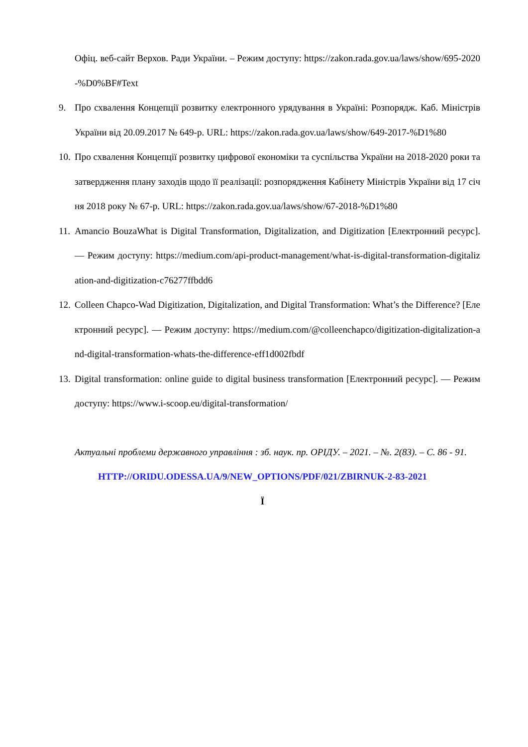Офіц. веб-сайт Верхов. Ради України. – Режим доступу: https://zakon.rada.gov.ua/laws/show/695-2020-%D0%BF#Text
9. Про схвалення Концепції розвитку електронного урядування в Україні: Розпорядж. Каб. Міністрів України від 20.09.2017 № 649-р. URL: https://zakon.rada.gov.ua/laws/show/649-2017-%D1%80
10. Про схвалення Концепції розвитку цифрової економіки та суспільства України на 2018-2020 роки та затвердження плану заходів щодо її реалізації: розпорядження Кабінету Міністрів України від 17 січня 2018 року № 67-р. URL: https://zakon.rada.gov.ua/laws/show/67-2018-%D1%80
11. Amancio BouzaWhat is Digital Transformation, Digitalization, and Digitization [Електронний ресурс]. — Режим доступу: https://medium.com/api-product-management/what-is-digital-transformation-digitalization-and-digitization-c76277ffbdd6
12. Colleen Chapco-Wad Digitization, Digitalization, and Digital Transformation: What’s the Difference? [Електронний ресурс]. — Режим доступу: https://medium.com/@colleenchapco/digitization-digitalization-and-digital-transformation-whats-the-difference-eff1d002fbdf
13. Digital transformation: online guide to digital business transformation [Електронний ресурс]. — Режим доступу: https://www.i-scoop.eu/digital-transformation/
Актуальні проблеми державного управління : зб. наук. пр. ОРІДУ. – 2021. – №. 2(83). – С. 86 - 91.
HTTP://ORIDU.ODESSA.UA/9/NEW_OPTIONS/PDF/021/ZBIRNUK-2-83-2021
Ї